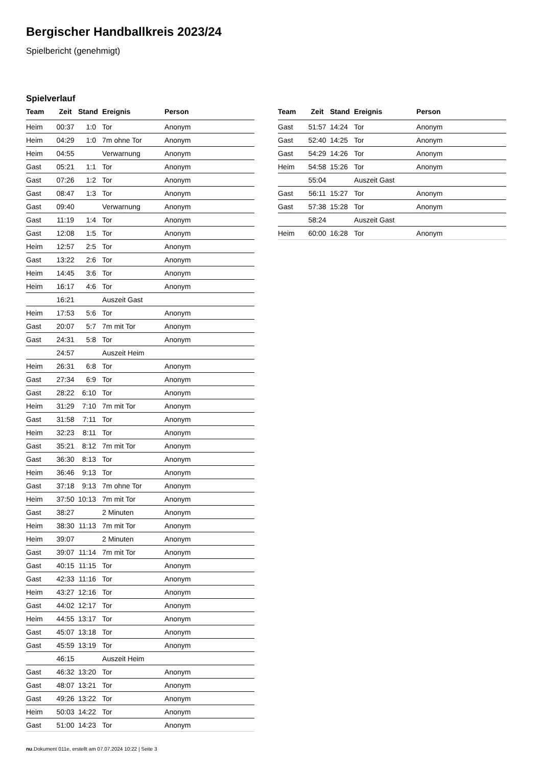Bergischer Handballkreis 2023/24
Spielbericht (genehmigt)
Spielverlauf
| Team | Zeit | Stand | Ereignis | Person |
| --- | --- | --- | --- | --- |
| Heim | 00:37 | 1:0 | Tor | Anonym |
| Heim | 04:29 | 1:0 | 7m ohne Tor | Anonym |
| Heim | 04:55 | | Verwarnung | Anonym |
| Gast | 05:21 | 1:1 | Tor | Anonym |
| Gast | 07:26 | 1:2 | Tor | Anonym |
| Gast | 08:47 | 1:3 | Tor | Anonym |
| Gast | 09:40 | | Verwarnung | Anonym |
| Gast | 11:19 | 1:4 | Tor | Anonym |
| Gast | 12:08 | 1:5 | Tor | Anonym |
| Heim | 12:57 | 2:5 | Tor | Anonym |
| Gast | 13:22 | 2:6 | Tor | Anonym |
| Heim | 14:45 | 3:6 | Tor | Anonym |
| Heim | 16:17 | 4:6 | Tor | Anonym |
| | 16:21 | | Auszeit Gast | |
| Heim | 17:53 | 5:6 | Tor | Anonym |
| Gast | 20:07 | 5:7 | 7m mit Tor | Anonym |
| Gast | 24:31 | 5:8 | Tor | Anonym |
| | 24:57 | | Auszeit Heim | |
| Heim | 26:31 | 6:8 | Tor | Anonym |
| Gast | 27:34 | 6:9 | Tor | Anonym |
| Gast | 28:22 | 6:10 | Tor | Anonym |
| Heim | 31:29 | 7:10 | 7m mit Tor | Anonym |
| Gast | 31:58 | 7:11 | Tor | Anonym |
| Heim | 32:23 | 8:11 | Tor | Anonym |
| Gast | 35:21 | 8:12 | 7m mit Tor | Anonym |
| Gast | 36:30 | 8:13 | Tor | Anonym |
| Heim | 36:46 | 9:13 | Tor | Anonym |
| Gast | 37:18 | 9:13 | 7m ohne Tor | Anonym |
| Heim | 37:50 | 10:13 | 7m mit Tor | Anonym |
| Gast | 38:27 | | 2 Minuten | Anonym |
| Heim | 38:30 | 11:13 | 7m mit Tor | Anonym |
| Heim | 39:07 | | 2 Minuten | Anonym |
| Gast | 39:07 | 11:14 | 7m mit Tor | Anonym |
| Gast | 40:15 | 11:15 | Tor | Anonym |
| Gast | 42:33 | 11:16 | Tor | Anonym |
| Heim | 43:27 | 12:16 | Tor | Anonym |
| Gast | 44:02 | 12:17 | Tor | Anonym |
| Heim | 44:55 | 13:17 | Tor | Anonym |
| Gast | 45:07 | 13:18 | Tor | Anonym |
| Gast | 45:59 | 13:19 | Tor | Anonym |
| | 46:15 | | Auszeit Heim | |
| Gast | 46:32 | 13:20 | Tor | Anonym |
| Gast | 48:07 | 13:21 | Tor | Anonym |
| Gast | 49:26 | 13:22 | Tor | Anonym |
| Heim | 50:03 | 14:22 | Tor | Anonym |
| Gast | 51:00 | 14:23 | Tor | Anonym |
| Team | Zeit | Stand | Ereignis | Person |
| --- | --- | --- | --- | --- |
| Gast | 51:57 | 14:24 | Tor | Anonym |
| Gast | 52:40 | 14:25 | Tor | Anonym |
| Gast | 54:29 | 14:26 | Tor | Anonym |
| Heim | 54:58 | 15:26 | Tor | Anonym |
| | 55:04 | | Auszeit Gast | |
| Gast | 56:11 | 15:27 | Tor | Anonym |
| Gast | 57:38 | 15:28 | Tor | Anonym |
| | 58:24 | | Auszeit Gast | |
| Heim | 60:00 | 16:28 | Tor | Anonym |
nu.Dokument 011e, erstellt am 07.07.2024 10:22 | Seite 3